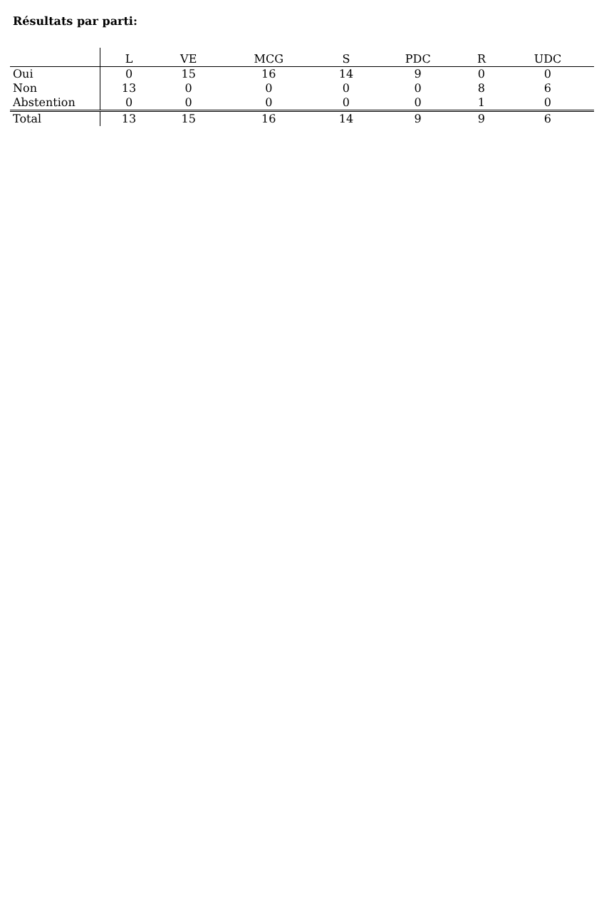Résultats par parti:
| | L | VE | MCG | S | PDC | R | UDC |
| --- | --- | --- | --- | --- | --- | --- | --- |
| Oui | 0 | 15 | 16 | 14 | 9 | 0 | 0 |
| Non | 13 | 0 | 0 | 0 | 0 | 8 | 6 |
| Abstention | 0 | 0 | 0 | 0 | 0 | 1 | 0 |
| Total | 13 | 15 | 16 | 14 | 9 | 9 | 6 |